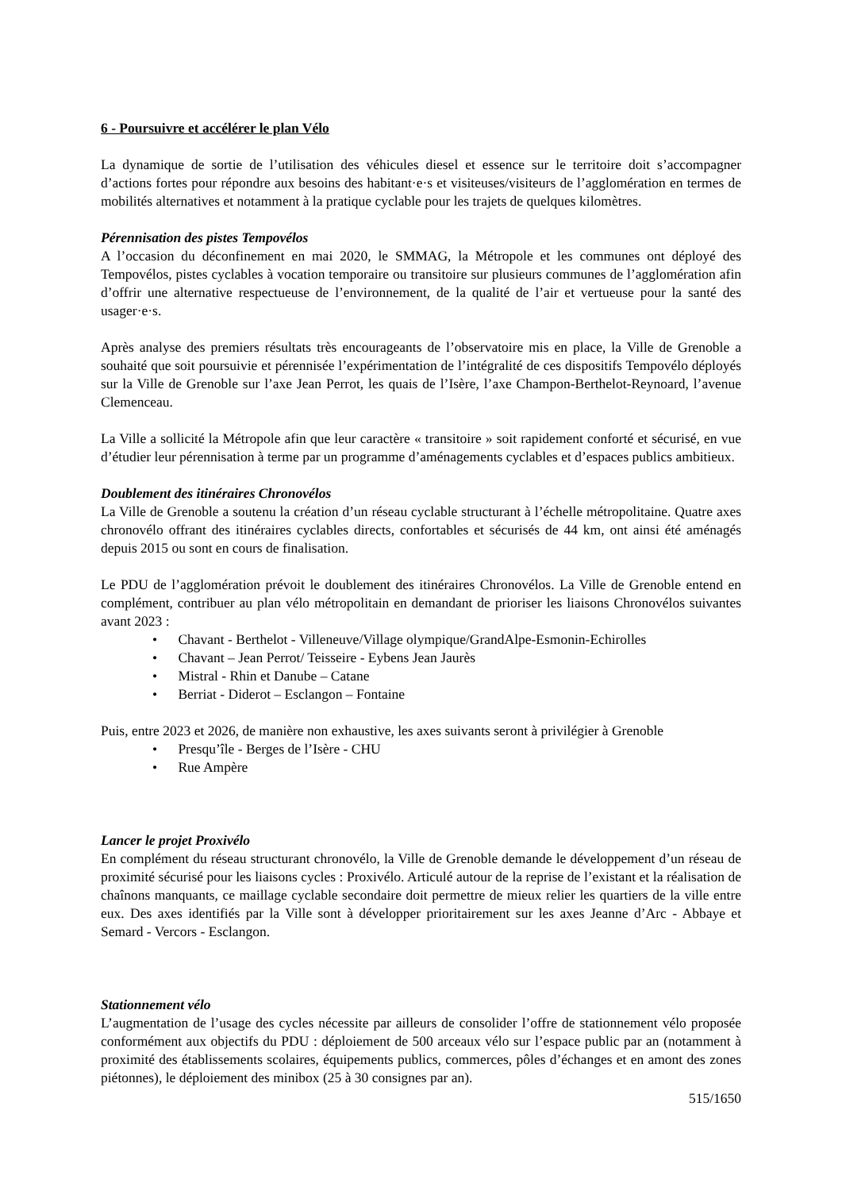6 - Poursuivre et accélérer le plan Vélo
La dynamique de sortie de l’utilisation des véhicules diesel et essence sur le territoire doit s’accompagner d’actions fortes pour répondre aux besoins des habitant·e·s et visiteuses/visiteurs de l’agglomération en termes de mobilités alternatives et notamment à la pratique cyclable pour les trajets de quelques kilomètres.
Pérennisation des pistes Tempovélos
A l’occasion du déconfinement en mai 2020, le SMMAG, la Métropole et les communes ont déployé des Tempovélos, pistes cyclables à vocation temporaire ou transitoire sur plusieurs communes de l’agglomération afin d’offrir une alternative respectueuse de l’environnement, de la qualité de l’air et vertueuse pour la santé des usager·e·s.
Après analyse des premiers résultats très encourageants de l’observatoire mis en place, la Ville de Grenoble a souhaité que soit poursuivie et pérennisée l’expérimentation de l’intégralité de ces dispositifs Tempovélo déployés sur la Ville de Grenoble sur l’axe Jean Perrot, les quais de l’Isère, l’axe Champon-Berthelot-Reynoard, l’avenue Clemenceau.
La Ville a sollicité la Métropole afin que leur caractère « transitoire » soit rapidement conforté et sécurisé, en vue d’étudier leur pérennisation à terme par un programme d’aménagements cyclables et d’espaces publics ambitieux.
Doublement des itinéraires Chronovélos
La Ville de Grenoble a soutenu la création d’un réseau cyclable structurant à l’échelle métropolitaine. Quatre axes chronovélo offrant des itinéraires cyclables directs, confortables et sécurisés de 44 km, ont ainsi été aménagés depuis 2015 ou sont en cours de finalisation.
Le PDU de l’agglomération prévoit le doublement des itinéraires Chronovélos. La Ville de Grenoble entend en complément, contribuer au plan vélo métropolitain en demandant de prioriser les liaisons Chronovélos suivantes avant 2023 :
• Chavant - Berthelot - Villeneuve/Village olympique/GrandAlpe-Esmonin-Echirolles
• Chavant – Jean Perrot/ Teisseire - Eybens Jean Jaurès
• Mistral - Rhin et Danube – Catane
• Berriat - Diderot – Esclangon – Fontaine
Puis, entre 2023 et 2026, de manière non exhaustive, les axes suivants seront à privilégier à Grenoble
• Presqu’île - Berges de l’Isère - CHU
• Rue Ampère
Lancer le projet Proxivélo
En complément du réseau structurant chronovélo, la Ville de Grenoble demande le développement d’un réseau de proximité sécurisé pour les liaisons cycles : Proxivélo. Articulé autour de la reprise de l’existant et la réalisation de chaînons manquants, ce maillage cyclable secondaire doit permettre de mieux relier les quartiers de la ville entre eux. Des axes identifiés par la Ville sont à développer prioritairement sur les axes Jeanne d’Arc - Abbaye et Semard - Vercors - Esclangon.
Stationnement vélo
L’augmentation de l’usage des cycles nécessite par ailleurs de consolider l’offre de stationnement vélo proposée conformément aux objectifs du PDU : déploiement de 500 arceaux vélo sur l’espace public par an (notamment à proximité des établissements scolaires, équipements publics, commerces, pôles d’échanges et en amont des zones piétonnes), le déploiement des minibox (25 à 30 consignes par an).
515/1650